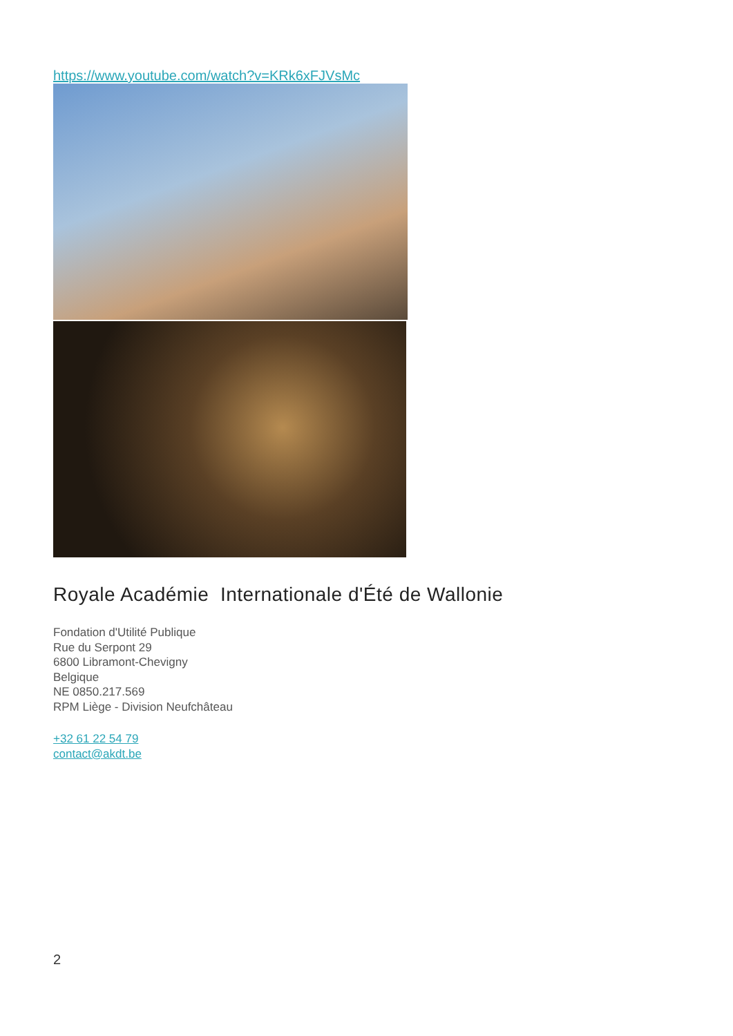https://www.youtube.com/watch?v=KRk6xFJVsMc
Royale Académie Internationale d'Été de Wallonie
Fondation d'Utilité Publique
Rue du Serpont 29
6800 Libramont-Chevigny
Belgique
NE 0850.217.569
RPM Liège - Division Neufchâteau
+32 61 22 54 79
contact@akdt.be
2